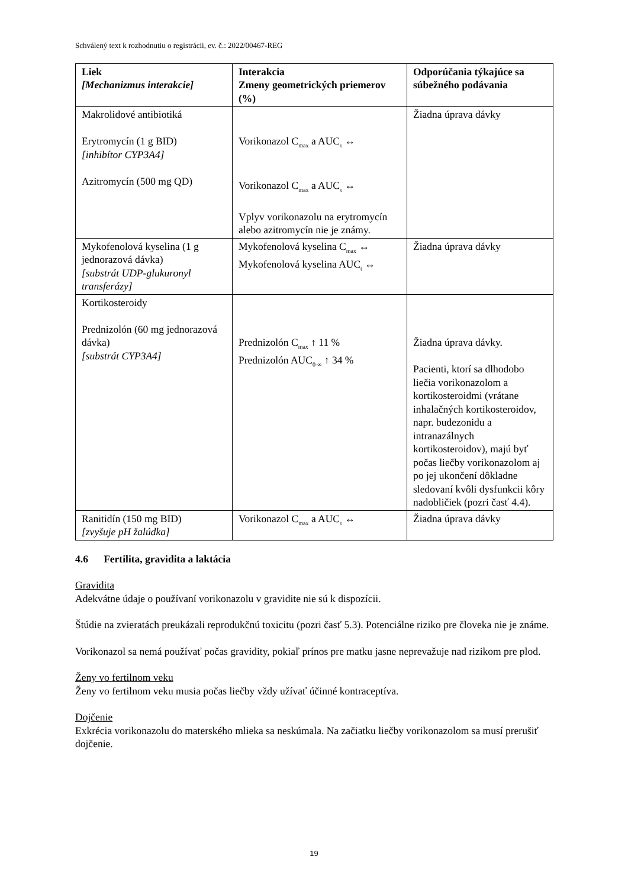Schválený text k rozhodnutiu o registrácii, ev. č.: 2022/00467-REG
| Liek [Mechanizmus interakcie] | Interakcia Zmeny geometrických priemerov (%) | Odporúčania týkajúce sa súbežného podávania |
| --- | --- | --- |
| Makrolidové antibiotiká Erytromycín (1 g BID) [inhibítor CYP3A4] Azitromycín (500 mg QD) | Vorikonazol C<sub>max</sub> a AUC<sub>τ</sub> ↔ Vorikonazol C<sub>max</sub> a AUC<sub>τ</sub> ↔ Vplyv vorikonazolu na erytromycín alebo azitromycín nie je známy. | Žiadna úprava dávky |
| Mykofenolová kyselina (1 g jednorazová dávka) [substrát UDP-glukuronyl transferázy] | Mykofenolová kyselina C<sub>max</sub> ↔ Mykofenolová kyselina AUC<sub>t</sub> ↔ | Žiadna úprava dávky |
| Kortikosteroidy Prednizolón (60 mg jednorazová dávka) [substrát CYP3A4] | Prednizolón C<sub>max</sub> ↑ 11 % Prednizolón AUC<sub>0-∞</sub> ↑ 34 % | Žiadna úprava dávky. Pacienti, ktorí sa dlhodobo liečia vorikonazolom a kortikosteroidmi (vrátane inhalačných kortikosteroidov, napr. budezonidu a intranazálnych kortikosteroidov), majú byť počas liečby vorikonazolom aj po jej ukončení dôkladne sledovaní kvôli dysfunkcii kôry nadobličiek (pozri časť 4.4). |
| Ranitidín (150 mg BID) [zvyšuje pH žalúdka] | Vorikonazol C<sub>max</sub> a AUC<sub>τ</sub> ↔ | Žiadna úprava dávky |
4.6 Fertilita, gravidita a laktácia
Gravidita
Adekvátne údaje o používaní vorikonazolu v gravidite nie sú k dispozícii.
Štúdie na zvieratách preukázali reprodukčnú toxicitu (pozri časť 5.3). Potenciálne riziko pre človeka nie je známe.
Vorikonazol sa nemá používať počas gravidity, pokiaľ prínos pre matku jasne neprevažuje nad rizikom pre plod.
Ženy vo fertilnom veku
Ženy vo fertilnom veku musia počas liečby vždy užívať účinné kontraceptíva.
Dojčenie
Exkrécia vorikonazolu do materského mlieka sa neskúmala. Na začiatku liečby vorikonazolom sa musí prerušiť dojčenie.
19